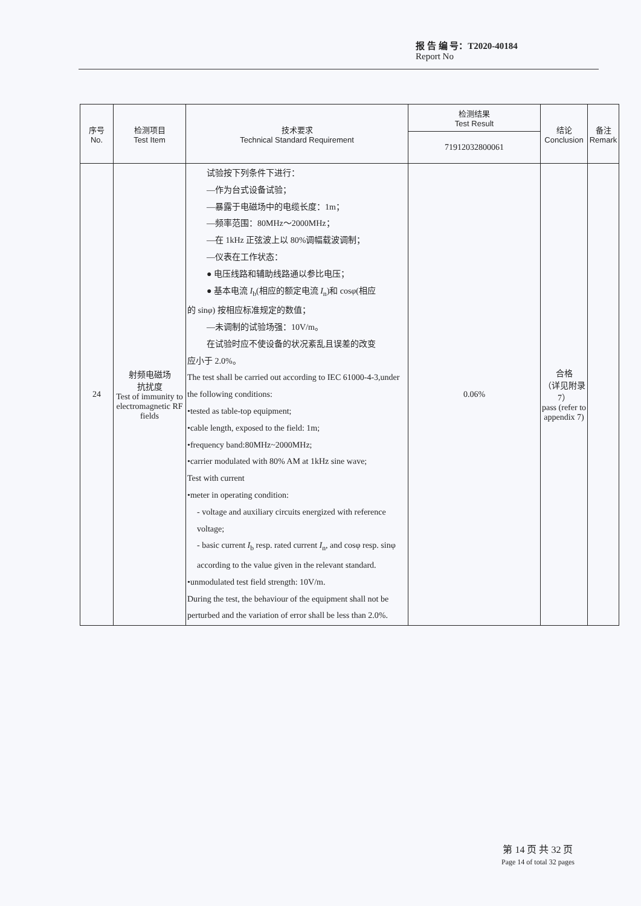报 告 编 号：T2020-40184
Report No
| 序号 No. | 检测项目 Test Item | 技术要求 Technical Standard Requirement | 检测结果 Test Result | 结论 Conclusion | 备注 Remark |
| --- | --- | --- | --- | --- | --- |
| | | | 71912032800061 | | |
| 24 | 射频电磁场 抗扰度 Test of immunity to electromagnetic RF fields | 试验按下列条件下进行： —作为台式设备试验； —暴露于电磁场中的电缆长度：1m； —频率范围：80MHz～2000MHz； —在 1kHz 正弦波上以 80%调幅载波调制； —仪表在工作状态： ● 电压线路和辅助线路通以参比电压； ● 基本电流 I<sub>b</sub>(相应的额定电流 I<sub>n</sub>)和 cos φ (相应 的 sin φ ) 按相应标准规定的数值； —未调制的试验场强：10V/m。 在试验时应不使设备的状况紊乱且误差的改变 应小于 2.0%。 The test shall be carried out according to IEC 61000-4-3,under the following conditions: •tested as table-top equipment; •cable length, exposed to the field: 1m; •frequency band:80MHz~2000MHz; •carrier modulated with 80% AM at 1kHz sine wave; Test with current •meter in operating condition: - voltage and auxiliary circuits energized with reference voltage; - basic current I<sub>b</sub> resp. rated current I<sub>n</sub>, and cosφ resp. sinφ according to the value given in the relevant standard. •unmodulated test field strength: 10V/m. During the test, the behaviour of the equipment shall not be perturbed and the variation of error shall be less than 2.0%. | 0.06% | 合格 （详见附录 7） pass (refer to appendix 7) | |
第 14 页 共 32 页
Page 14 of total 32 pages